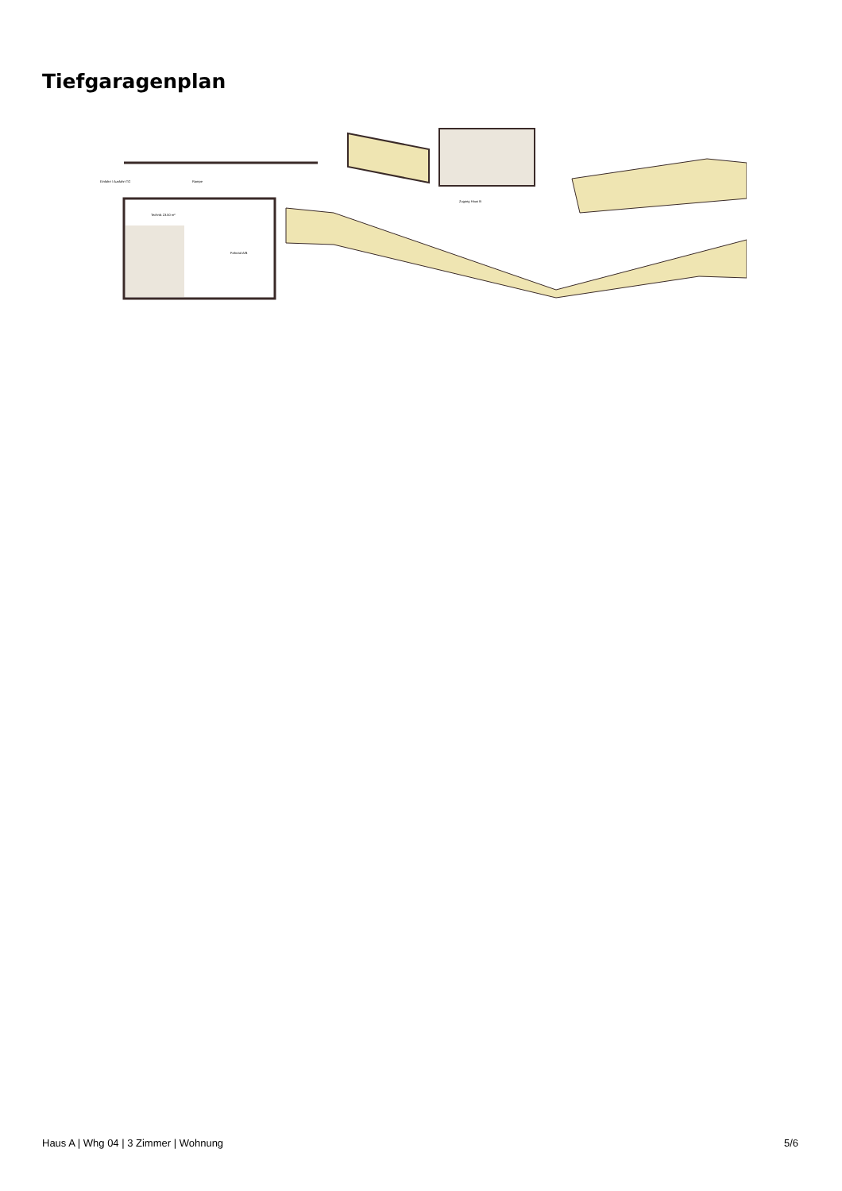Tiefgaragenplan
Einfahrt / Ausfahrt TG
Rampe
Technik 23.50 m²
Fahrrad A/B
Zugang Haus B
Haus A | Whg 04 | 3 Zimmer | Wohnung 5/6